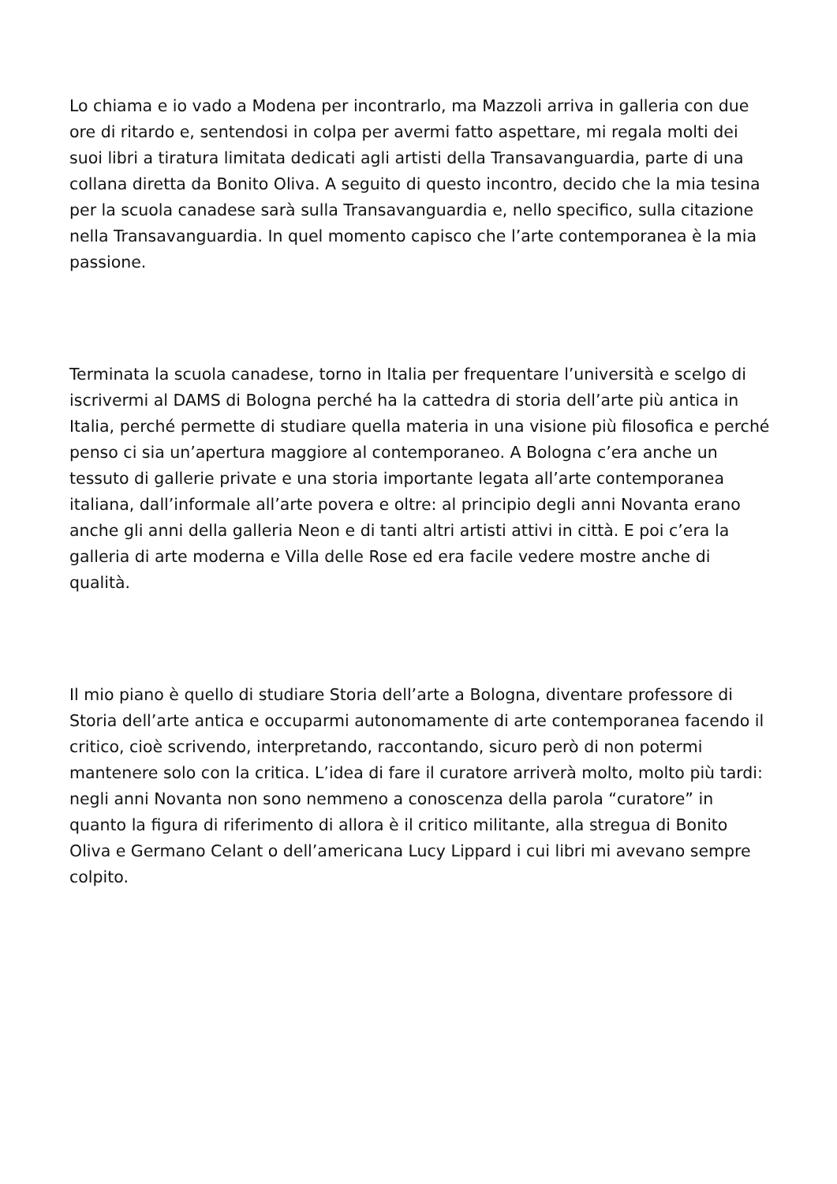Lo chiama e io vado a Modena per incontrarlo, ma Mazzoli arriva in galleria con due ore di ritardo e, sentendosi in colpa per avermi fatto aspettare, mi regala molti dei suoi libri a tiratura limitata dedicati agli artisti della Transavanguardia, parte di una collana diretta da Bonito Oliva. A seguito di questo incontro, decido che la mia tesina per la scuola canadese sarà sulla Transavanguardia e, nello specifico, sulla citazione nella Transavanguardia. In quel momento capisco che l’arte contemporanea è la mia passione.
Terminata la scuola canadese, torno in Italia per frequentare l’università e scelgo di iscrivermi al DAMS di Bologna perché ha la cattedra di storia dell’arte più antica in Italia, perché permette di studiare quella materia in una visione più filosofica e perché penso ci sia un’apertura maggiore al contemporaneo. A Bologna c’era anche un tessuto di gallerie private e una storia importante legata all’arte contemporanea italiana, dall’informale all’arte povera e oltre: al principio degli anni Novanta erano anche gli anni della galleria Neon e di tanti altri artisti attivi in città. E poi c’era la galleria di arte moderna e Villa delle Rose ed era facile vedere mostre anche di qualità.
Il mio piano è quello di studiare Storia dell’arte a Bologna, diventare professore di Storia dell’arte antica e occuparmi autonomamente di arte contemporanea facendo il critico, cioè scrivendo, interpretando, raccontando, sicuro però di non potermi mantenere solo con la critica. L’idea di fare il curatore arriverà molto, molto più tardi: negli anni Novanta non sono nemmeno a conoscenza della parola “curatore” in quanto la figura di riferimento di allora è il critico militante, alla stregua di Bonito Oliva e Germano Celant o dell’americana Lucy Lippard i cui libri mi avevano sempre colpito.